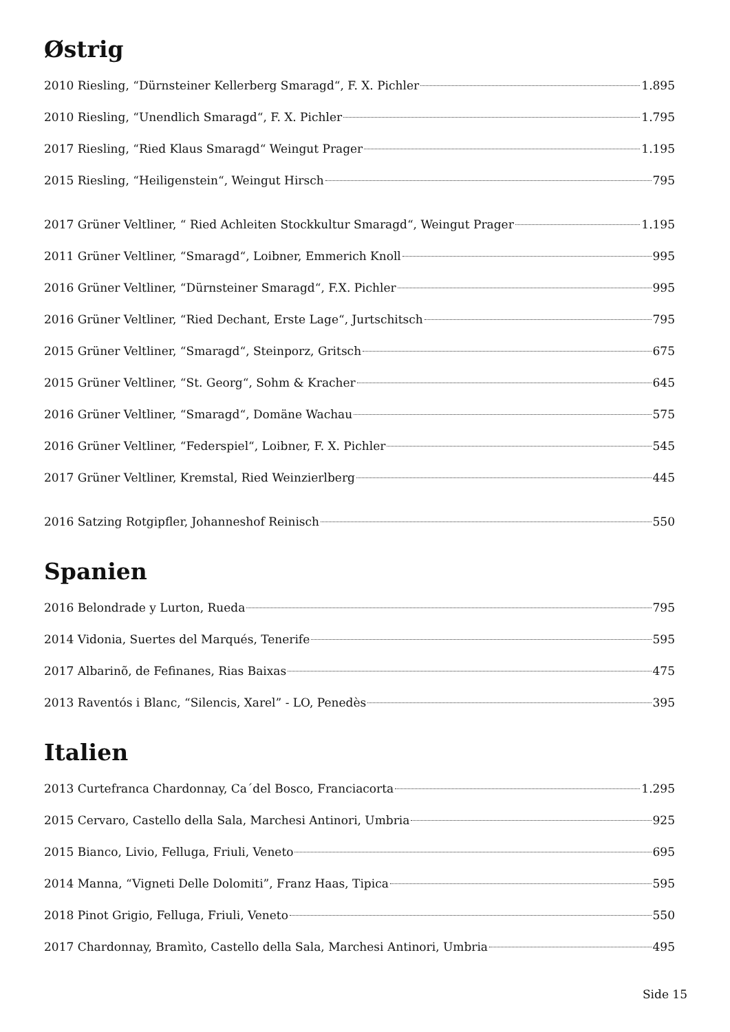Østrig
2010 Riesling, “Dürnsteiner Kellerberg Smaragd“, F. X. Pichler 1.895
2010 Riesling, “Unendlich Smaragd“, F. X. Pichler 1.795
2017 Riesling, “Ried Klaus Smaragd“ Weingut Prager 1.195
2015 Riesling, “Heiligenstein“, Weingut Hirsch 795
2017 Grüner Veltliner, “ Ried Achleiten Stockkultur Smaragd“, Weingut Prager 1.195
2011 Grüner Veltliner, “Smaragd“, Loibner, Emmerich Knoll 995
2016 Grüner Veltliner, “Dürnsteiner Smaragd“, F.X. Pichler 995
2016 Grüner Veltliner, “Ried Dechant, Erste Lage“, Jurtschitsch 795
2015 Grüner Veltliner, “Smaragd“, Steinporz, Gritsch 675
2015 Grüner Veltliner, “St. Georg“, Sohm & Kracher 645
2016 Grüner Veltliner, “Smaragd“, Domäne Wachau 575
2016 Grüner Veltliner, “Federspiel“, Loibner, F. X. Pichler 545
2017 Grüner Veltliner, Kremstal, Ried Weinzierlberg 445
2016 Satzing Rotgipfler, Johanneshof Reinisch 550
Spanien
2016 Belondrade y Lurton, Rueda 795
2014 Vidonia, Suertes del Marqués, Tenerife 595
2017 Albarinõ, de Fefinanes, Rias Baixas 475
2013 Raventós i Blanc, “Silencis, Xarel” - LO, Penedès 395
Italien
2013 Curtefranca Chardonnay, Ca´del Bosco, Franciacorta 1.295
2015 Cervaro, Castello della Sala, Marchesi Antinori, Umbria 925
2015 Bianco, Livio, Felluga, Friuli, Veneto 695
2014 Manna, “Vigneti Delle Dolomiti”, Franz Haas, Tipica 595
2018 Pinot Grigio, Felluga, Friuli, Veneto 550
2017 Chardonnay, Bramìto, Castello della Sala, Marchesi Antinori, Umbria 495
Side 15